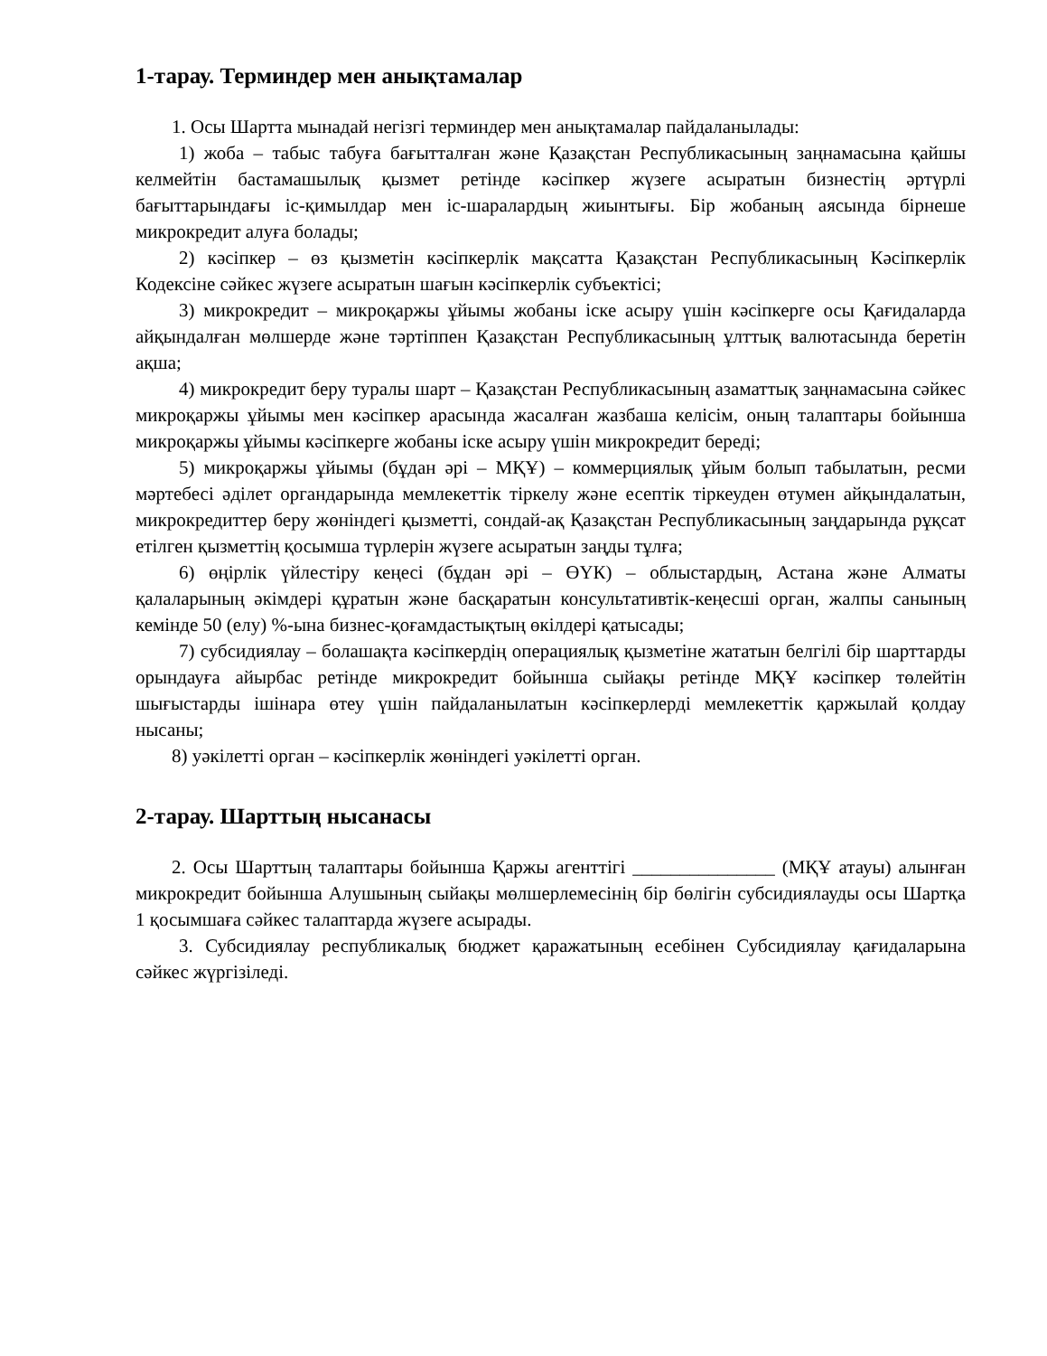1-тарау. Терминдер мен анықтамалар
1. Осы Шартта мынадай негізгі терминдер мен анықтамалар пайдаланылады:
1) жоба – табыс табуға бағытталған және Қазақстан Республикасының заңнамасына қайшы келмейтін бастамашылық қызмет ретінде кәсіпкер жүзеге асыратын бизнестің әртүрлі бағыттарындағы іс-қимылдар мен іс-шаралардың жиынтығы. Бір жобаның аясында бірнеше микрокредит алуға болады;
2) кәсіпкер – өз қызметін кәсіпкерлік мақсатта Қазақстан Республикасының Кәсіпкерлік Кодексіне сәйкес жүзеге асыратын шағын кәсіпкерлік субъектісі;
3) микрокредит – микроқаржы ұйымы жобаны іске асыру үшін кәсіпкерге осы Қағидаларда айқындалған мөлшерде және тәртіппен Қазақстан Республикасының ұлттық валютасында беретін ақша;
4) микрокредит беру туралы шарт – Қазақстан Республикасының азаматтық заңнамасына сәйкес микроқаржы ұйымы мен кәсіпкер арасында жасалған жазбаша келісім, оның талаптары бойынша микроқаржы ұйымы кәсіпкерге жобаны іске асыру үшін микрокредит береді;
5) микроқаржы ұйымы (бұдан әрі – МҚҰ) – коммерциялық ұйым болып табылатын, ресми мәртебесі әділет органдарында мемлекеттік тіркелу және есептік тіркеуден өтумен айқындалатын, микрокредиттер беру жөніндегі қызметті, сондай-ақ Қазақстан Республикасының заңдарында рұқсат етілген қызметтің қосымша түрлерін жүзеге асыратын заңды тұлға;
6) өңірлік үйлестіру кеңесі (бұдан әрі – ӨҮК) – облыстардың, Астана және Алматы қалаларының әкімдері құратын және басқаратын консультативтік-кеңесші орган, жалпы санының кемінде 50 (елу) %-ына бизнес-қоғамдастықтың өкілдері қатысады;
7) субсидиялау – болашақта кәсіпкердің операциялық қызметіне жататын белгілі бір шарттарды орындауға айырбас ретінде микрокредит бойынша сыйақы ретінде МҚҰ кәсіпкер төлейтін шығыстарды ішінара өтеу үшін пайдаланылатын кәсіпкерлерді мемлекеттік қаржылай қолдау нысаны;
8) уәкілетті орган – кәсіпкерлік жөніндегі уәкілетті орган.
2-тарау. Шарттың нысанасы
2. Осы Шарттың талаптары бойынша Қаржы агенттігі _______________ (МҚҰ атауы) алынған микрокредит бойынша Алушының сыйақы мөлшерлемесінің бір бөлігін субсидиялауды осы Шартқа 1 қосымшаға сәйкес талаптарда жүзеге асырады.
3. Субсидиялау республикалық бюджет қаражатының есебінен Субсидиялау қағидаларына сәйкес жүргізіледі.